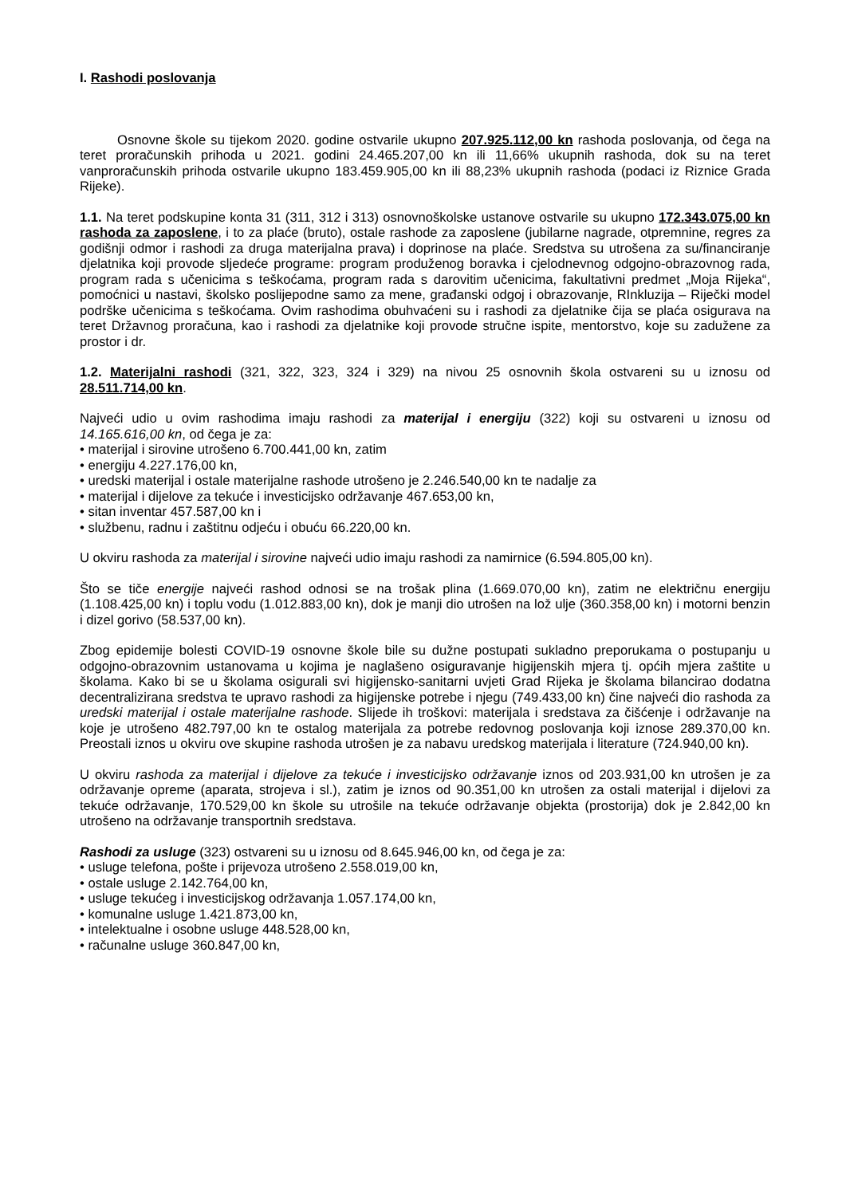I. Rashodi poslovanja
Osnovne škole su tijekom 2020. godine ostvarile ukupno 207.925.112,00 kn rashoda poslovanja, od čega na teret proračunskih prihoda u 2021. godini 24.465.207,00 kn ili 11,66% ukupnih rashoda, dok su na teret vanproračunskih prihoda ostvarile ukupno 183.459.905,00 kn ili 88,23% ukupnih rashoda (podaci iz Riznice Grada Rijeke).
1.1. Na teret podskupine konta 31 (311, 312 i 313) osnovnoškolske ustanove ostvarile su ukupno 172.343.075,00 kn rashoda za zaposlene, i to za plaće (bruto), ostale rashode za zaposlene (jubilarne nagrade, otpremnine, regres za godišnji odmor i rashodi za druga materijalna prava) i doprinose na plaće. Sredstva su utrošena za su/financiranje djelatnika koji provode sljedeće programe: program produženog boravka i cjelodnevnog odgojno-obrazovnog rada, program rada s učenicima s teškoćama, program rada s darovitim učenicima, fakultativni predmet „Moja Rijeka“, pomoćnici u nastavi, školsko poslijepodne samo za mene, građanski odgoj i obrazovanje, RInkluzija – Riječki model podrške učenicima s teškoćama. Ovim rashodima obuhvaćeni su i rashodi za djelatnike čija se plaća osigurava na teret Državnog proračuna, kao i rashodi za djelatnike koji provode stručne ispite, mentorstvo, koje su zadužene za prostor i dr.
1.2. Materijalni rashodi (321, 322, 323, 324 i 329) na nivou 25 osnovnih škola ostvareni su u iznosu od 28.511.714,00 kn.
Najveći udio u ovim rashodima imaju rashodi za materijal i energiju (322) koji su ostvareni u iznosu od 14.165.616,00 kn, od čega je za:
• materijal i sirovine utrošeno 6.700.441,00 kn, zatim
• energiju 4.227.176,00 kn,
• uredski materijal i ostale materijalne rashode utrošeno je 2.246.540,00 kn te nadalje za
• materijal i dijelove za tekuće i investicijsko održavanje 467.653,00 kn,
• sitan inventar 457.587,00 kn i
• službenu, radnu i zaštitnu odjeću i obuću 66.220,00 kn.
U okviru rashoda za materijal i sirovine najveći udio imaju rashodi za namirnice (6.594.805,00 kn).
Što se tiče energije najveći rashod odnosi se na trošak plina (1.669.070,00 kn), zatim ne električnu energiju (1.108.425,00 kn) i toplu vodu (1.012.883,00 kn), dok je manji dio utrošen na lož ulje (360.358,00 kn) i motorni benzin i dizel gorivo (58.537,00 kn).
Zbog epidemije bolesti COVID-19 osnovne škole bile su dužne postupati sukladno preporukama o postupanju u odgojno-obrazovnim ustanovama u kojima je naglašeno osiguravanje higijenskih mjera tj. općih mjera zaštite u školama. Kako bi se u školama osigurali svi higijensko-sanitarni uvjeti Grad Rijeka je školama bilancirao dodatna decentralizirana sredstva te upravo rashodi za higijenske potrebe i njegu (749.433,00 kn) čine najveći dio rashoda za uredski materijal i ostale materijalne rashode. Slijede ih troškovi: materijala i sredstava za čišćenje i održavanje na koje je utrošeno 482.797,00 kn te ostalog materijala za potrebe redovnog poslovanja koji iznose 289.370,00 kn. Preostali iznos u okviru ove skupine rashoda utrošen je za nabavu uredskog materijala i literature (724.940,00 kn).
U okviru rashoda za materijal i dijelove za tekuće i investicijsko održavanje iznos od 203.931,00 kn utrošen je za održavanje opreme (aparata, strojeva i sl.), zatim je iznos od 90.351,00 kn utrošen za ostali materijal i dijelovi za tekuće održavanje, 170.529,00 kn škole su utrošile na tekuće održavanje objekta (prostorija) dok je 2.842,00 kn utrošeno na održavanje transportnih sredstava.
Rashodi za usluge (323) ostvareni su u iznosu od 8.645.946,00 kn, od čega je za:
• usluge telefona, pošte i prijevoza utrošeno 2.558.019,00 kn,
• ostale usluge 2.142.764,00 kn,
• usluge tekućeg i investicijskog održavanja 1.057.174,00 kn,
• komunalne usluge 1.421.873,00 kn,
• intelektualne i osobne usluge 448.528,00 kn,
• računalne usluge 360.847,00 kn,